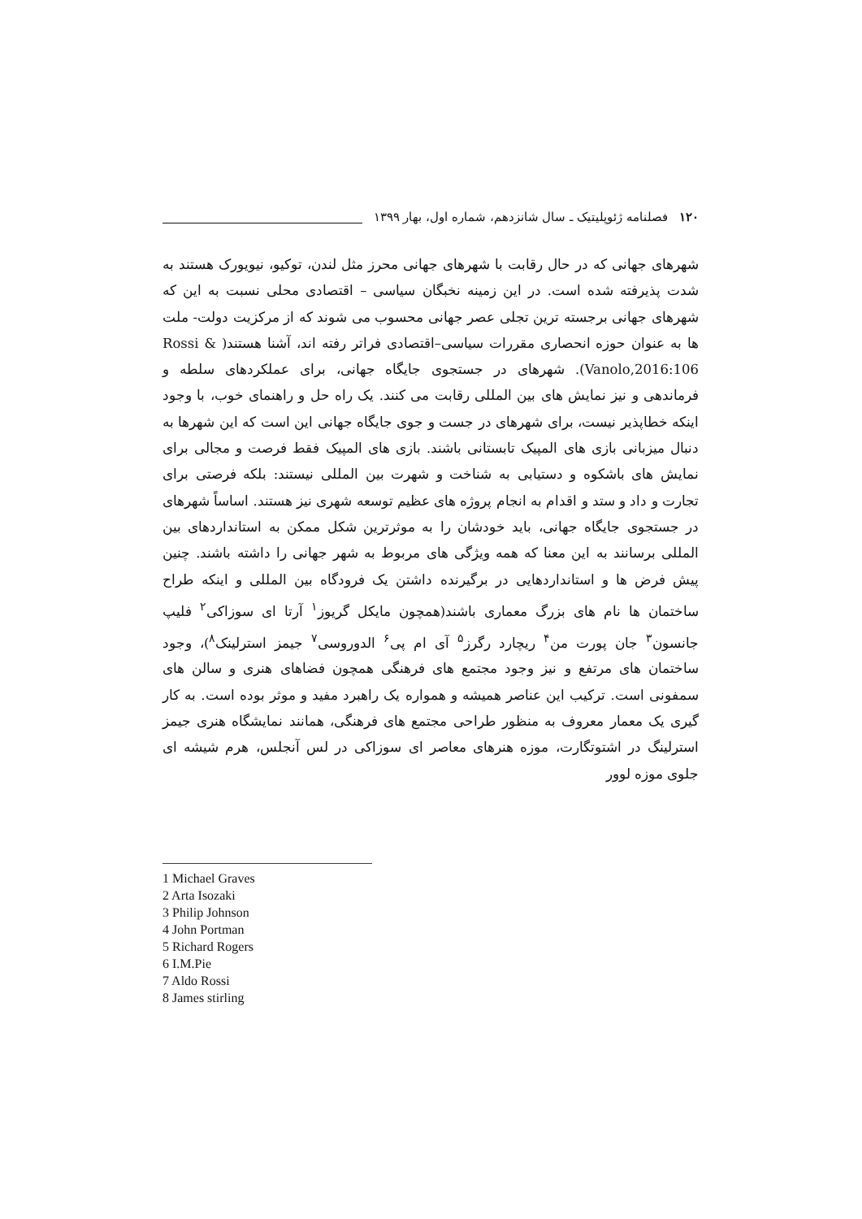۱۲۰ فصلنامه ژئوپلیتیک ـ سال شانزدهم، شماره اول، بهار ۱۳۹۹
شهرهای جهانی که در حال رقابت با شهرهای جهانی محرز مثل لندن، توکیو، نیویورک هستند به شدت پذیرفته شده است. در این زمینه نخبگان سیاسی – اقتصادی محلی نسبت به این که شهرهای جهانی برجسته ترین تجلی عصر جهانی محسوب می شوند که از مرکزیت دولت- ملت ها به عنوان حوزه انحصاری مقررات سیاسی–اقتصادی فراتر رفته اند، آشنا هستند( Rossi & Vanolo,2016:106). شهرهای در جستجوی جایگاه جهانی، برای عملکردهای سلطه و فرماندهی و نیز نمایش های بین المللی رقابت می کنند. یک راه حل و راهنمای خوب، با وجود اینکه خطاپذیر نیست، برای شهرهای در جست و جوی جایگاه جهانی این است که این شهرها به دنبال میزبانی بازی های المپیک تابستانی باشند. بازی های المپیک فقط فرصت و مجالی برای نمایش های باشکوه و دستیابی به شناخت و شهرت بین المللی نیستند: بلکه فرصتی برای تجارت و داد و ستد و اقدام به انجام پروژه های عظیم توسعه شهری نیز هستند. اساساً شهرهای در جستجوی جایگاه جهانی، باید خودشان را به موثرترین شکل ممکن به استانداردهای بین المللی برسانند به این معنا که همه ویژگی های مربوط به شهر جهانی را داشته باشند. چنین پیش فرض ها و استانداردهایی در برگیرنده داشتن یک فرودگاه بین المللی و اینکه طراح ساختمان ها نام های بزرگ معماری باشند(همچون مایکل گریوز<sup>۱</sup> آرتا ای سوزاکی<sup>۲</sup> فلیپ جانسون<sup>۳</sup> جان پورت من<sup>۴</sup> ریچارد رگرز<sup>۵</sup> آی ام پی<sup>۶</sup> الدوروسی<sup>۷</sup> جیمز استرلینک<sup>۸</sup>)، وجود ساختمان های مرتفع و نیز وجود مجتمع های فرهنگی همچون فضاهای هنری و سالن های سمفونی است. ترکیب این عناصر همیشه و همواره یک راهبرد مفید و موثر بوده است. به کار گیری یک معمار معروف به منظور طراحی مجتمع های فرهنگی، همانند نمایشگاه هنری جیمز استرلینگ در اشتوتگارت، موزه هنرهای معاصر ای سوزاکی در لس آنجلس، هرم شیشه ای جلوی موزه لوور
1 Michael Graves
2 Arta Isozaki
3 Philip Johnson
4 John Portman
5 Richard Rogers
6 I.M.Pie
7 Aldo Rossi
8 James stirling